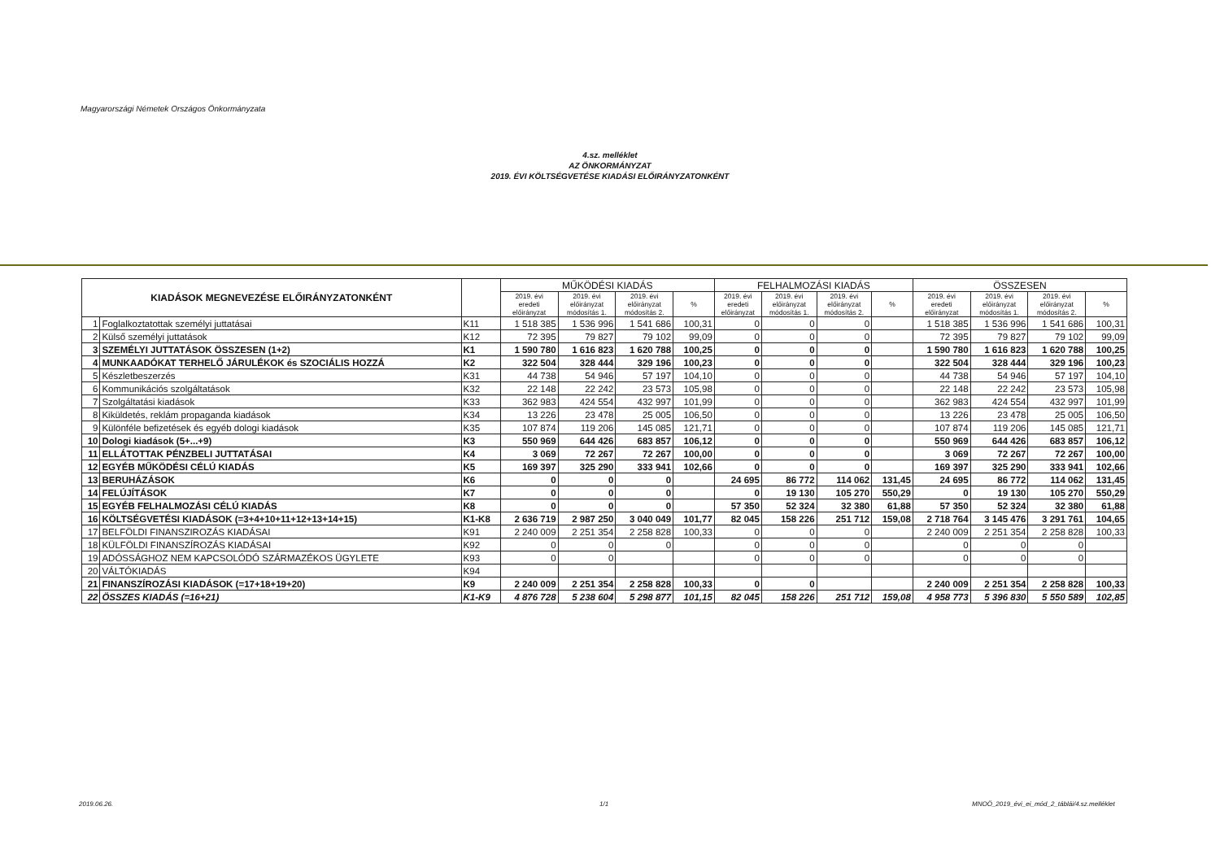Magyarországi Németek Országos Önkormányzata
4.sz. melléklet
AZ ÖNKORMÁNYZAT
2019. ÉVI KÖLTSÉGVETÉSE KIADÁSI ELŐIRÁNYZATONKÉNT
| KIADÁSOK MEGNEVEZÉSE ELŐIRÁNYZATONKÉNT | | | MŰKÖDÉSI KIADÁS | | | | FELHALMOZÁSI KIADÁS | | | | ÖSSZESEN | | | |
| --- | --- | --- | --- | --- | --- | --- | --- | --- | --- | --- | --- | --- | --- | --- |
| | | | 2019. évi eredeti előirányzat | 2019. évi előirányzat módosítás 1. | 2019. évi előirányzat módosítás 2. | % | 2019. évi eredeti előirányzat | 2019. évi előirányzat módosítás 1. | 2019. évi előirányzat módosítás 2. | % | 2019. évi eredeti előirányzat | 2019. évi előirányzat módosítás 1. | 2019. évi előirányzat módosítás 2. | % |
| 1 | Foglalkoztatottak személyi juttatásai | K11 | 1 518 385 | 1 536 996 | 1 541 686 | 100,31 | 0 | 0 | 0 | | 1 518 385 | 1 536 996 | 1 541 686 | 100,31 |
| 2 | Külső személyi juttatások | K12 | 72 395 | 79 827 | 79 102 | 99,09 | 0 | 0 | 0 | | 72 395 | 79 827 | 79 102 | 99,09 |
| 3 | SZEMÉLYI JUTTATÁSOK ÖSSZESEN (1+2) | K1 | 1 590 780 | 1 616 823 | 1 620 788 | 100,25 | 0 | 0 | 0 | | 1 590 780 | 1 616 823 | 1 620 788 | 100,25 |
| 4 | MUNKAADÓKAT TERHELŐ JÁRULÉKOK és SZOCIÁLIS HOZZÁ | K2 | 322 504 | 328 444 | 329 196 | 100,23 | 0 | 0 | 0 | | 322 504 | 328 444 | 329 196 | 100,23 |
| 5 | Készletbeszerzés | K31 | 44 738 | 54 946 | 57 197 | 104,10 | 0 | 0 | 0 | | 44 738 | 54 946 | 57 197 | 104,10 |
| 6 | Kommunikációs szolgáltatások | K32 | 22 148 | 22 242 | 23 573 | 105,98 | 0 | 0 | 0 | | 22 148 | 22 242 | 23 573 | 105,98 |
| 7 | Szolgáltatási kiadások | K33 | 362 983 | 424 554 | 432 997 | 101,99 | 0 | 0 | 0 | | 362 983 | 424 554 | 432 997 | 101,99 |
| 8 | Kiküldetés, reklám propaganda kiadások | K34 | 13 226 | 23 478 | 25 005 | 106,50 | 0 | 0 | 0 | | 13 226 | 23 478 | 25 005 | 106,50 |
| 9 | Különféle befizetések és egyéb dologi kiadások | K35 | 107 874 | 119 206 | 145 085 | 121,71 | 0 | 0 | 0 | | 107 874 | 119 206 | 145 085 | 121,71 |
| 10 | Dologi kiadások (5+...+9) | K3 | 550 969 | 644 426 | 683 857 | 106,12 | 0 | 0 | 0 | | 550 969 | 644 426 | 683 857 | 106,12 |
| 11 | ELLÁTOTTAK PÉNZBELI JUTTATÁSAI | K4 | 3 069 | 72 267 | 72 267 | 100,00 | 0 | 0 | 0 | | 3 069 | 72 267 | 72 267 | 100,00 |
| 12 | EGYÉB MŰKÖDÉSI CÉLÚ KIADÁS | K5 | 169 397 | 325 290 | 333 941 | 102,66 | 0 | 0 | 0 | | 169 397 | 325 290 | 333 941 | 102,66 |
| 13 | BERUHÁZÁSOK | K6 | 0 | 0 | 0 | | 24 695 | 86 772 | 114 062 | 131,45 | 24 695 | 86 772 | 114 062 | 131,45 |
| 14 | FELÚJÍTÁSOK | K7 | 0 | 0 | 0 | | 0 | 19 130 | 105 270 | 550,29 | 0 | 19 130 | 105 270 | 550,29 |
| 15 | EGYÉB FELHALMOZÁSI CÉLÚ KIADÁS | K8 | 0 | 0 | 0 | | 57 350 | 52 324 | 32 380 | 61,88 | 57 350 | 52 324 | 32 380 | 61,88 |
| 16 | KÖLTSÉGVETÉSI KIADÁSOK (=3+4+10+11+12+13+14+15) | K1-K8 | 2 636 719 | 2 987 250 | 3 040 049 | 101,77 | 82 045 | 158 226 | 251 712 | 159,08 | 2 718 764 | 3 145 476 | 3 291 761 | 104,65 |
| 17 | BELFÖLDI FINANSZIROZÁS KIADÁSAI | K91 | 2 240 009 | 2 251 354 | 2 258 828 | 100,33 | 0 | 0 | 0 | | 2 240 009 | 2 251 354 | 2 258 828 | 100,33 |
| 18 | KÜLFÖLDI FINANSZÍROZÁS KIADÁSAI | K92 | 0 | 0 | 0 | | 0 | 0 | 0 | | 0 | 0 | 0 | |
| 19 | ADÓSSÁGHOZ NEM KAPCSOLÓDÓ SZÁRMAZÉKOS ÜGYLETE | K93 | 0 | 0 | | | 0 | 0 | 0 | | 0 | 0 | 0 | |
| 20 | VÁLTÓKIADÁS | K94 | | | | | | | | | | | | |
| 21 | FINANSZÍROZÁSI KIADÁSOK (=17+18+19+20) | K9 | 2 240 009 | 2 251 354 | 2 258 828 | 100,33 | 0 | 0 | | | 2 240 009 | 2 251 354 | 2 258 828 | 100,33 |
| 22 | ÖSSZES KIADÁS (=16+21) | K1-K9 | 4 876 728 | 5 238 604 | 5 298 877 | 101,15 | 82 045 | 158 226 | 251 712 | 159,08 | 4 958 773 | 5 396 830 | 5 550 589 | 102,85 |
2019.06.26. 1/1
MNOÖ_2019_évi_ei_mód_2_táblái/4.sz.melléklet